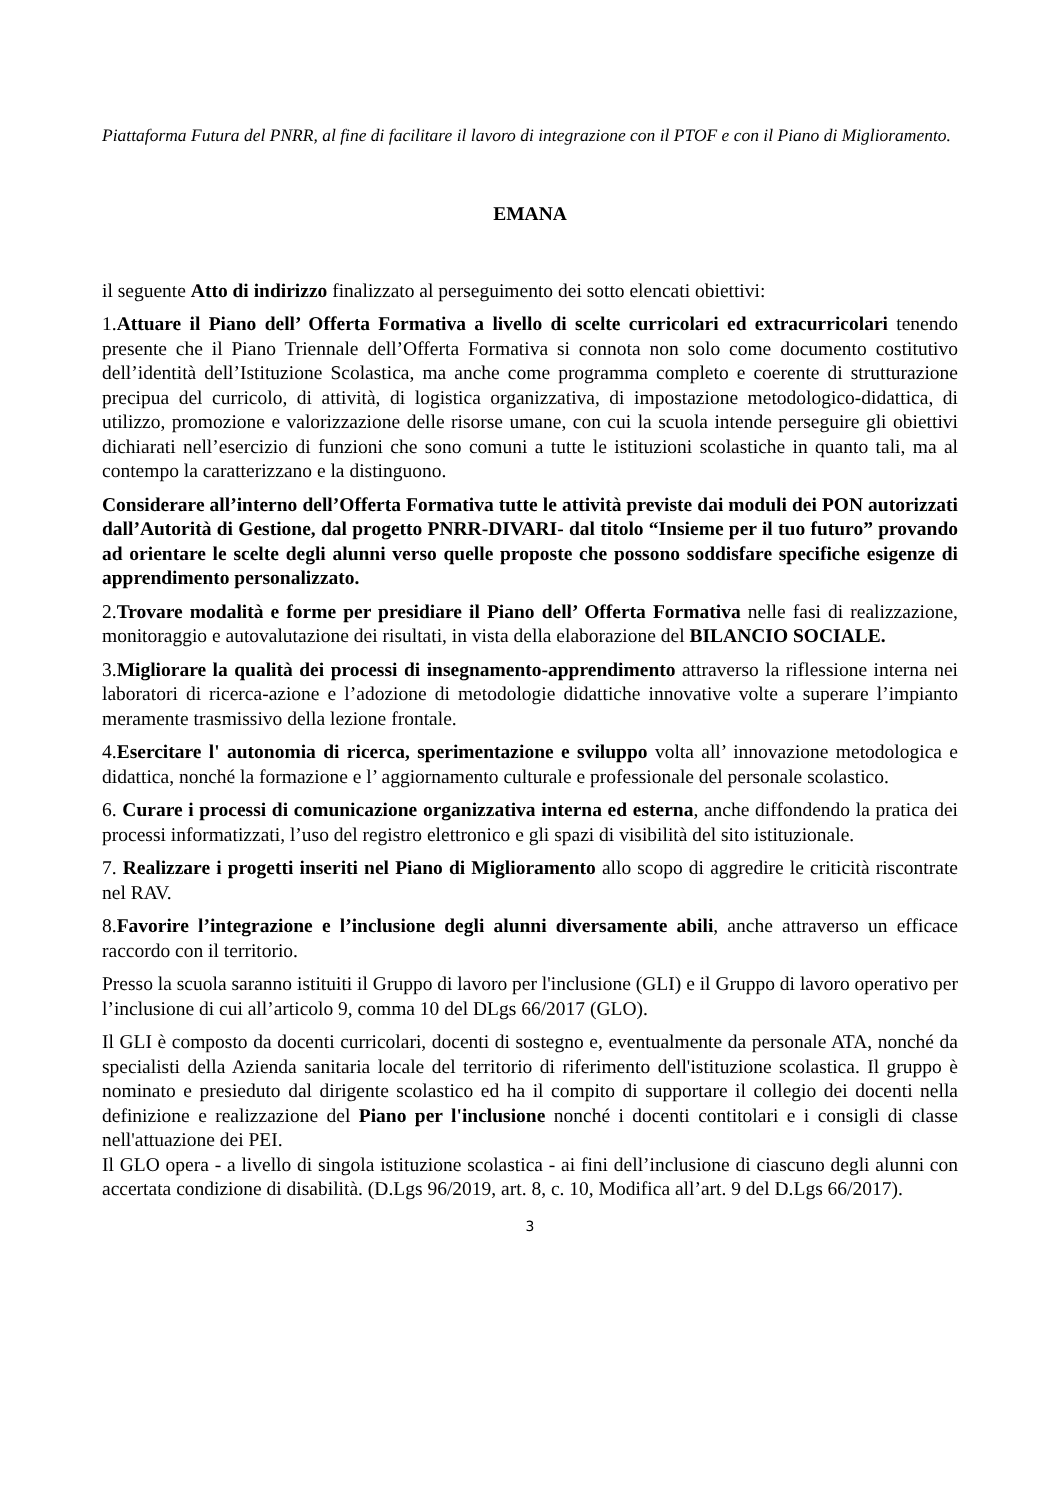Piattaforma Futura del PNRR, al fine di facilitare il lavoro di integrazione con il PTOF e con il Piano di Miglioramento.
EMANA
il seguente Atto di indirizzo finalizzato al perseguimento dei sotto elencati obiettivi:
1.Attuare il Piano dell’ Offerta Formativa a livello di scelte curricolari ed extracurricolari tenendo presente che il Piano Triennale dell’Offerta Formativa si connota non solo come documento costitutivo dell’identità dell’Istituzione Scolastica, ma anche come programma completo e coerente di strutturazione precipua del curricolo, di attività, di logistica organizzativa, di impostazione metodologico-didattica, di utilizzo, promozione e valorizzazione delle risorse umane, con cui la scuola intende perseguire gli obiettivi dichiarati nell’esercizio di funzioni che sono comuni a tutte le istituzioni scolastiche in quanto tali, ma al contempo la caratterizzano e la distinguono.
Considerare all’interno dell’Offerta Formativa tutte le attività previste dai moduli dei PON autorizzati dall’Autorità di Gestione, dal progetto PNRR-DIVARI- dal titolo “Insieme per il tuo futuro” provando ad orientare le scelte degli alunni verso quelle proposte che possono soddisfare specifiche esigenze di apprendimento personalizzato.
2.Trovare modalità e forme per presidiare il Piano dell’ Offerta Formativa nelle fasi di realizzazione, monitoraggio e autovalutazione dei risultati, in vista della elaborazione del BILANCIO SOCIALE.
3.Migliorare la qualità dei processi di insegnamento-apprendimento attraverso la riflessione interna nei laboratori di ricerca-azione e l’adozione di metodologie didattiche innovative volte a superare l’impianto meramente trasmissivo della lezione frontale.
4.Esercitare l' autonomia di ricerca, sperimentazione e sviluppo volta all’ innovazione metodologica e didattica, nonché la formazione e l’ aggiornamento culturale e professionale del personale scolastico.
6. Curare i processi di comunicazione organizzativa interna ed esterna, anche diffondendo la pratica dei processi informatizzati, l’uso del registro elettronico e gli spazi di visibilità del sito istituzionale.
7. Realizzare i progetti inseriti nel Piano di Miglioramento allo scopo di aggredire le criticità riscontrate nel RAV.
8.Favorire l’integrazione e l’inclusione degli alunni diversamente abili, anche attraverso un efficace raccordo con il territorio.
Presso la scuola saranno istituiti il Gruppo di lavoro per l'inclusione (GLI) e il Gruppo di lavoro operativo per l’inclusione di cui all’articolo 9, comma 10 del DLgs 66/2017 (GLO).
Il GLI è composto da docenti curricolari, docenti di sostegno e, eventualmente da personale ATA, nonché da specialisti della Azienda sanitaria locale del territorio di riferimento dell'istituzione scolastica. Il gruppo è nominato e presieduto dal dirigente scolastico ed ha il compito di supportare il collegio dei docenti nella definizione e realizzazione del Piano per l'inclusione nonché i docenti contitolari e i consigli di classe nell'attuazione dei PEI.
Il GLO opera - a livello di singola istituzione scolastica - ai fini dell’inclusione di ciascuno degli alunni con accertata condizione di disabilità. (D.Lgs 96/2019, art. 8, c. 10, Modifica all’art. 9 del D.Lgs 66/2017).
3